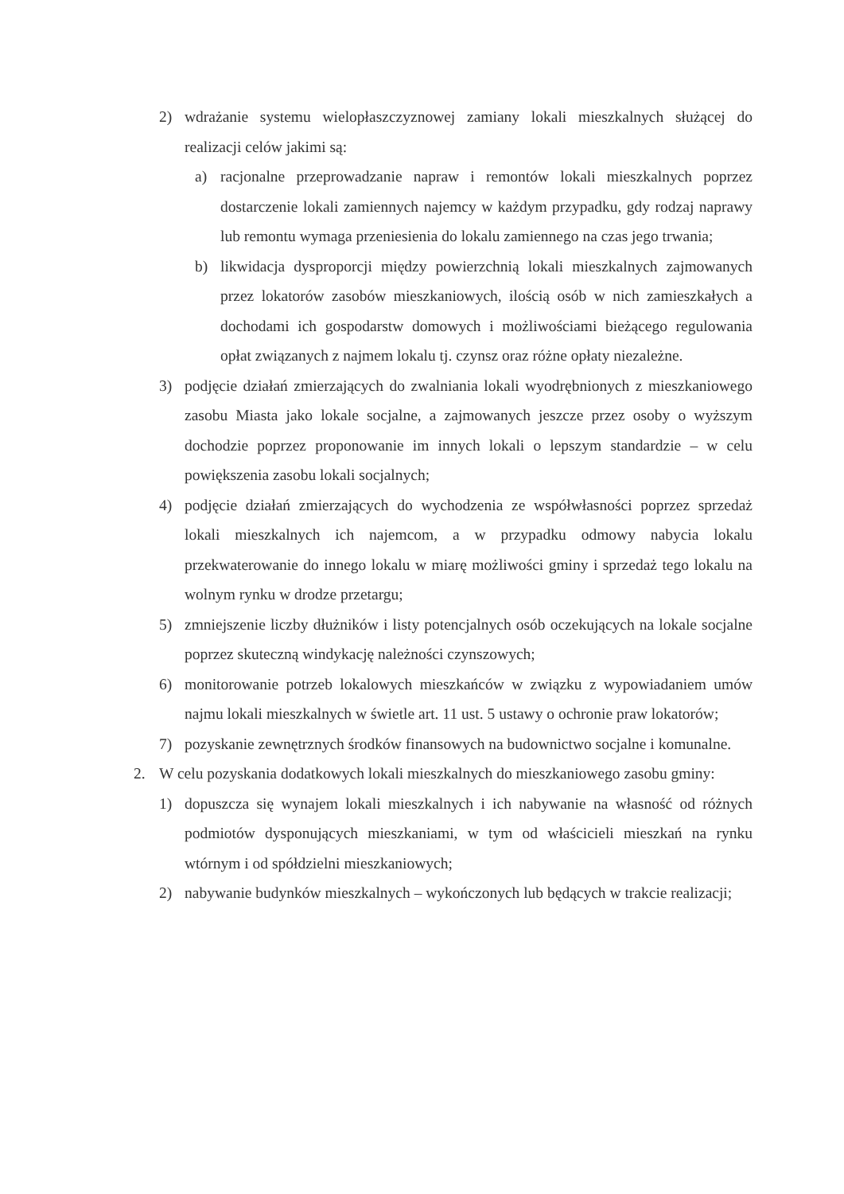2) wdrażanie systemu wielopłaszczyznowej zamiany lokali mieszkalnych służącej do realizacji celów jakimi są:
a) racjonalne przeprowadzanie napraw i remontów lokali mieszkalnych poprzez dostarczenie lokali zamiennych najemcy w każdym przypadku, gdy rodzaj naprawy lub remontu wymaga przeniesienia do lokalu zamiennego na czas jego trwania;
b) likwidacja dysproporcji między powierzchnią lokali mieszkalnych zajmowanych przez lokatorów zasobów mieszkaniowych, ilością osób w nich zamieszkałych a dochodami ich gospodarstw domowych i możliwościami bieżącego regulowania opłat związanych z najmem lokalu tj. czynsz oraz różne opłaty niezależne.
3) podjęcie działań zmierzających do zwalniania lokali wyodrębnionych z mieszkaniowego zasobu Miasta jako lokale socjalne, a zajmowanych jeszcze przez osoby o wyższym dochodzie poprzez proponowanie im innych lokali o lepszym standardzie – w celu powiększenia zasobu lokali socjalnych;
4) podjęcie działań zmierzających do wychodzenia ze współwłasności poprzez sprzedaż lokali mieszkalnych ich najemcom, a w przypadku odmowy nabycia lokalu przekwaterowanie do innego lokalu w miarę możliwości gminy i sprzedaż tego lokalu na wolnym rynku w drodze przetargu;
5) zmniejszenie liczby dłużników i listy potencjalnych osób oczekujących na lokale socjalne poprzez skuteczną windykację należności czynszowych;
6) monitorowanie potrzeb lokalowych mieszkańców w związku z wypowiadaniem umów najmu lokali mieszkalnych w świetle art. 11 ust. 5 ustawy o ochronie praw lokatorów;
7) pozyskanie zewnętrznych środków finansowych na budownictwo socjalne i komunalne.
2. W celu pozyskania dodatkowych lokali mieszkalnych do mieszkaniowego zasobu gminy:
1) dopuszcza się wynajem lokali mieszkalnych i ich nabywanie na własność od różnych podmiotów dysponujących mieszkaniami, w tym od właścicieli mieszkań na rynku wtórnym i od spółdzielni mieszkaniowych;
2) nabywanie budynków mieszkalnych – wykończonych lub będących w trakcie realizacji;